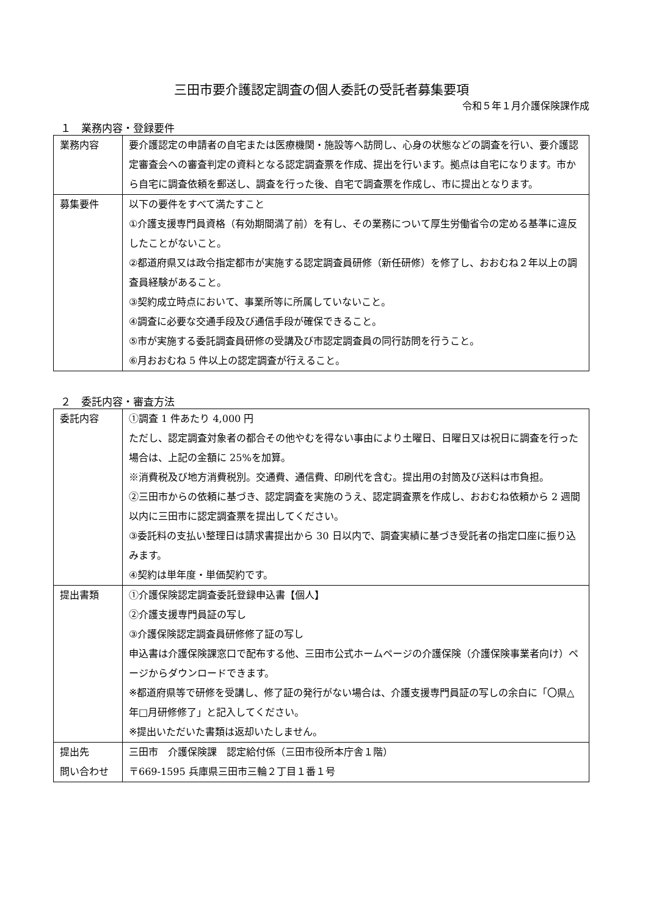三田市要介護認定調査の個人委託の受託者募集要項
令和５年１月介護保険課作成
１　業務内容・登録要件
| 業務内容 | 要介護認定の申請者の自宅または医療機関・施設等へ訪問し、心身の状態などの調査を行い、要介護認定審査会への審査判定の資料となる認定調査票を作成、提出を行います。拠点は自宅になります。市から自宅に調査依頼を郵送し、調査を行った後、自宅で調査票を作成し、市に提出となります。 |
| 募集要件 | 以下の要件をすべて満たすこと ①介護支援専門員資格（有効期間満了前）を有し、その業務について厚生労働省令の定める基準に違反したことがないこと。 ②都道府県又は政令指定都市が実施する認定調査員研修（新任研修）を修了し、おおむね２年以上の調査員経験があること。 ③契約成立時点において、事業所等に所属していないこと。 ④調査に必要な交通手段及び通信手段が確保できること。 ⑤市が実施する委託調査員研修の受講及び市認定調査員の同行訪問を行うこと。 ⑥月おおむね 5 件以上の認定調査が行えること。 |
２　委託内容・審査方法
| 委託内容 | ①調査 1 件あたり 4,000 円 ただし、認定調査対象者の都合その他やむを得ない事由により土曜日、日曜日又は祝日に調査を行った場合は、上記の金額に 25%を加算。 ※消費税及び地方消費税別。交通費、通信費、印刷代を含む。提出用の封筒及び送料は市負担。 ②三田市からの依頼に基づき、認定調査を実施のうえ、認定調査票を作成し、おおむね依頼から 2 週間以内に三田市に認定調査票を提出してください。 ③委託料の支払い整理日は請求書提出から 30 日以内で、調査実績に基づき受託者の指定口座に振り込みます。 ④契約は単年度・単価契約です。 |
| 提出書類 | ①介護保険認定調査委託登録申込書【個人】 ②介護支援専門員証の写し ③介護保険認定調査員研修修了証の写し 申込書は介護保険課窓口で配布する他、三田市公式ホームページの介護保険（介護保険事業者向け）ページからダウンロードできます。 ※都道府県等で研修を受講し、修了証の発行がない場合は、介護支援専門員証の写しの余白に「〇県△年□月研修修了」と記入してください。 ※提出いただいた書類は返却いたしません。 |
| 提出先 問い合わせ | 三田市 介護保険課 認定給付係（三田市役所本庁舎１階） 〒669-1595 兵庫県三田市三輪２丁目１番１号 |